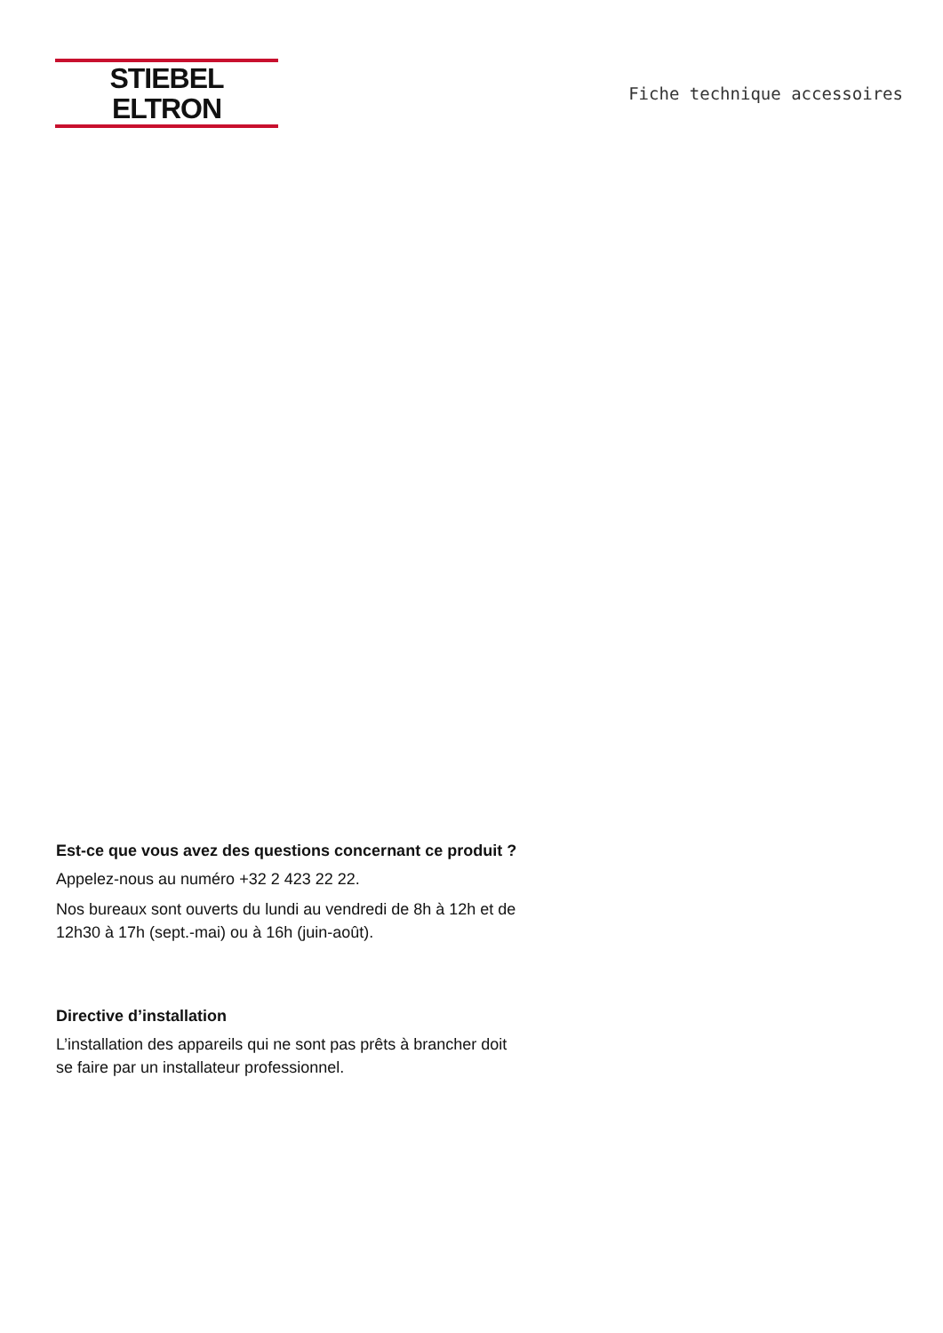STIEBEL ELTRON
Fiche technique accessoires
Est-ce que vous avez des questions concernant ce produit ?
Appelez-nous au numéro +32 2 423 22 22.
Nos bureaux sont ouverts du lundi au vendredi de 8h à 12h et de 12h30 à 17h (sept.-mai) ou à 16h (juin-août).
Directive d’installation
L’installation des appareils qui ne sont pas prêts à brancher doit se faire par un installateur professionnel.